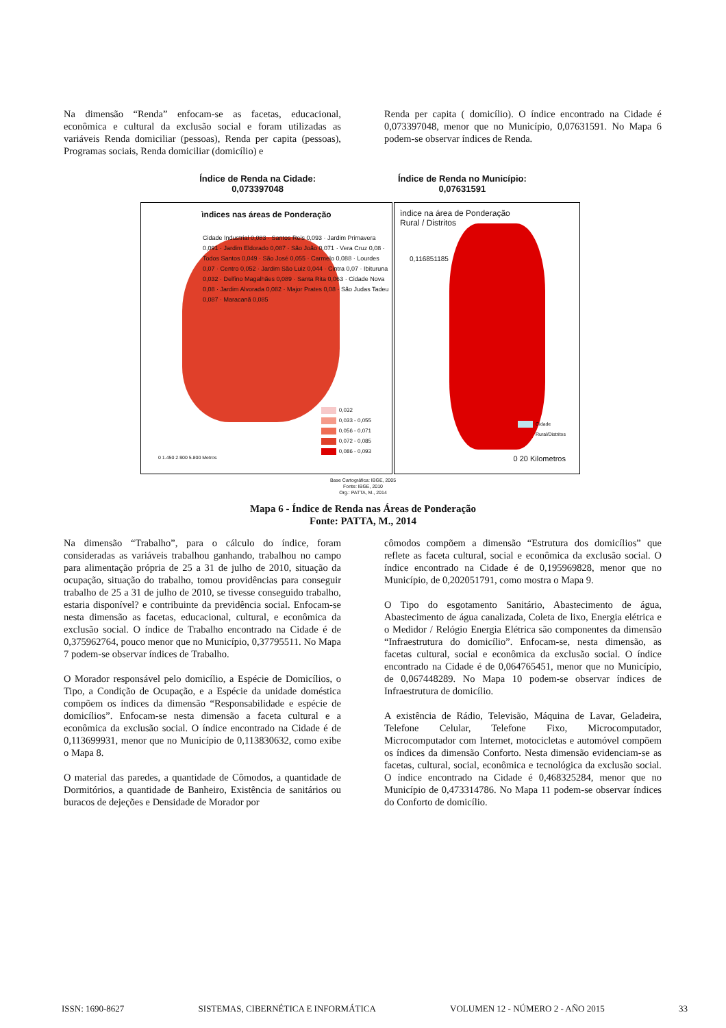Na dimensão “Renda” enfocam-se as facetas, educacional, econômica e cultural da exclusão social e foram utilizadas as variáveis Renda domiciliar (pessoas), Renda per capita (pessoas), Programas sociais, Renda domiciliar (domicílio) e
Renda per capita ( domicílio). O índice encontrado na Cidade é 0,073397048, menor que no Município, 0,07631591. No Mapa 6 podem-se observar índices de Renda.
Índice de Renda na Cidade:
0,073397048
Índice de Renda no Município:
0,07631591
ìndices nas áreas de Ponderação
Cidade Industrial 0,083 · Santos Reis 0,093 · Jardim Primavera 0,091 · Jardim Eldorado 0,087 · São João 0,071 · Vera Cruz 0,08 · Todos Santos 0,049 · São José 0,055 · Carmelo 0,088 · Lourdes 0,07 · Centro 0,052 · Jardim São Luiz 0,044 · Cintra 0,07 · Ibituruna 0,032 · Delfino Magalhães 0,089 · Santa Rita 0,063 · Cidade Nova 0,08 · Jardim Alvorada 0,082 · Major Prates 0,08 · São Judas Tadeu 0,087 · Maracanã 0,085
0,032
0,033 - 0,055
0,056 - 0,071
0,072 - 0,085
0,086 - 0,093
0 1.450 2.900 5.800 Metros
ìndice na área de Ponderação
Rural / Distritos
0,116851185
Cidade
Rural/Distritos
0 20 Kilometros
Base Cartográfica: IBGE, 2005
Fonte: IBGE, 2010
Org.: PATTA, M., 2014
Mapa 6 - Índice de Renda nas Áreas de Ponderação
Fonte: PATTA, M., 2014
Na dimensão “Trabalho”, para o cálculo do índice, foram consideradas as variáveis trabalhou ganhando, trabalhou no campo para alimentação própria de 25 a 31 de julho de 2010, situação da ocupação, situação do trabalho, tomou providências para conseguir trabalho de 25 a 31 de julho de 2010, se tivesse conseguido trabalho, estaria disponível? e contribuinte da previdência social. Enfocam-se nesta dimensão as facetas, educacional, cultural, e econômica da exclusão social. O índice de Trabalho encontrado na Cidade é de 0,375962764, pouco menor que no Município, 0,37795511. No Mapa 7 podem-se observar índices de Trabalho.
O Morador responsável pelo domicílio, a Espécie de Domicílios, o Tipo, a Condição de Ocupação, e a Espécie da unidade doméstica compõem os índices da dimensão “Responsabilidade e espécie de domicílios”. Enfocam-se nesta dimensão a faceta cultural e a econômica da exclusão social. O índice encontrado na Cidade é de 0,113699931, menor que no Município de 0,113830632, como exibe o Mapa 8.
O material das paredes, a quantidade de Cômodos, a quantidade de Dormitórios, a quantidade de Banheiro, Existência de sanitários ou buracos de dejeções e Densidade de Morador por
cômodos compõem a dimensão “Estrutura dos domicílios” que reflete as faceta cultural, social e econômica da exclusão social. O índice encontrado na Cidade é de 0,195969828, menor que no Município, de 0,202051791, como mostra o Mapa 9.
O Tipo do esgotamento Sanitário, Abastecimento de água, Abastecimento de água canalizada, Coleta de lixo, Energia elétrica e o Medidor / Relógio Energia Elétrica são componentes da dimensão “Infraestrutura do domicílio”. Enfocam-se, nesta dimensão, as facetas cultural, social e econômica da exclusão social. O índice encontrado na Cidade é de 0,064765451, menor que no Município, de 0,067448289. No Mapa 10 podem-se observar índices de Infraestrutura de domicílio.
A existência de Rádio, Televisão, Máquina de Lavar, Geladeira, Telefone Celular, Telefone Fixo, Microcomputador, Microcomputador com Internet, motocicletas e automóvel compõem os índices da dimensão Conforto. Nesta dimensão evidenciam-se as facetas, cultural, social, econômica e tecnológica da exclusão social. O índice encontrado na Cidade é 0,468325284, menor que no Município de 0,473314786. No Mapa 11 podem-se observar índices do Conforto de domicílio.
ISSN: 1690-8627 SISTEMAS, CIBERNÉTICA E INFORMÁTICA VOLUMEN 12 - NÚMERO 2 - AÑO 2015 33